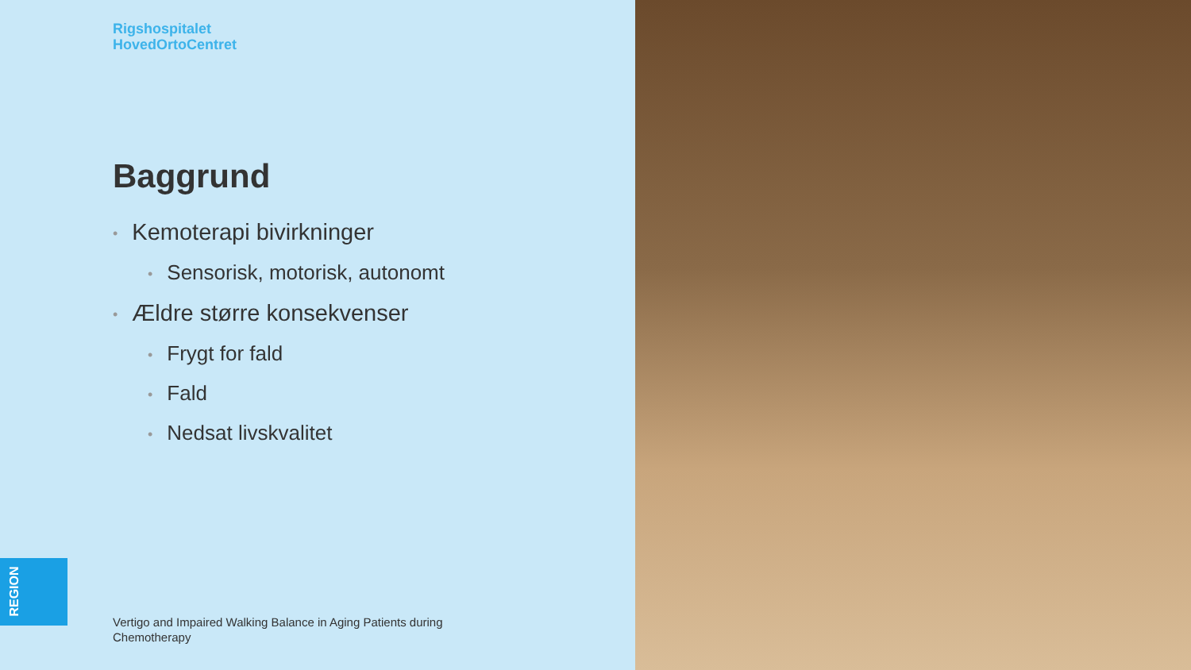Rigshospitalet
HovedOrtoCentret
Baggrund
• Kemoterapi bivirkninger
• Sensorisk, motorisk, autonomt
• Ældre større konsekvenser
• Frygt for fald
• Fald
• Nedsat livskvalitet
REGION
Vertigo and Impaired Walking Balance in Aging Patients during Chemotherapy